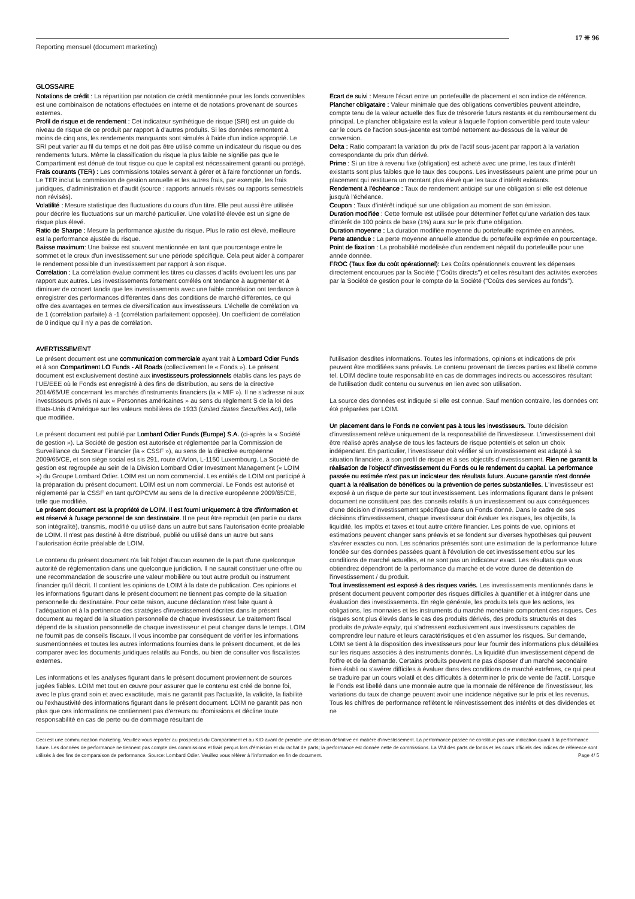17 ✳ 96
Reporting mensuel (document marketing)
GLOSSAIRE
Notations de crédit : La répartition par notation de crédit mentionnée pour les fonds convertibles est une combinaison de notations effectuées en interne et de notations provenant de sources externes.
Profil de risque et de rendement : Cet indicateur synthétique de risque (SRI) est un guide du niveau de risque de ce produit par rapport à d'autres produits. Si les données remontent à moins de cinq ans, les rendements manquants sont simulés à l'aide d'un indice approprié. Le SRI peut varier au fil du temps et ne doit pas être utilisé comme un indicateur du risque ou des rendements futurs. Même la classification du risque la plus faible ne signifie pas que le Compartiment est dénué de tout risque ou que le capital est nécessairement garanti ou protégé.
Frais courants (TER) : Les commissions totales servant à gérer et à faire fonctionner un fonds. Le TER inclut la commission de gestion annuelle et les autres frais, par exemple, les frais juridiques, d'administration et d'audit (source : rapports annuels révisés ou rapports semestriels non révisés).
Volatilité : Mesure statistique des fluctuations du cours d'un titre. Elle peut aussi être utilisée pour décrire les fluctuations sur un marché particulier. Une volatilité élevée est un signe de risque plus élevé.
Ratio de Sharpe : Mesure la performance ajustée du risque. Plus le ratio est élevé, meilleure est la performance ajustée du risque.
Baisse maximum: Une baisse est souvent mentionnée en tant que pourcentage entre le sommet et le creux d'un investissement sur une période spécifique. Cela peut aider à comparer le rendement possible d'un investissement par rapport à son risque.
Corrélation : La corrélation évalue comment les titres ou classes d'actifs évoluent les uns par rapport aux autres. Les investissements fortement corrélés ont tendance à augmenter et à diminuer de concert tandis que les investissements avec une faible corrélation ont tendance à enregistrer des performances différentes dans des conditions de marché différentes, ce qui offre des avantages en termes de diversification aux investisseurs. L'échelle de corrélation va de 1 (corrélation parfaite) à -1 (corrélation parfaitement opposée). Un coefficient de corrélation de 0 indique qu'il n'y a pas de corrélation.
Ecart de suivi : Mesure l'écart entre un portefeuille de placement et son indice de référence.
Plancher obligataire : Valeur minimale que des obligations convertibles peuvent atteindre, compte tenu de la valeur actuelle des flux de trésorerie futurs restants et du remboursement du principal. Le plancher obligataire est la valeur à laquelle l'option convertible perd toute valeur car le cours de l'action sous-jacente est tombé nettement au-dessous de la valeur de conversion.
Delta : Ratio comparant la variation du prix de l'actif sous-jacent par rapport à la variation correspondante du prix d'un dérivé.
Prime : Si un titre à revenu fixe (obligation) est acheté avec une prime, les taux d'intérêt existants sont plus faibles que le taux des coupons. Les investisseurs paient une prime pour un placement qui restituera un montant plus élevé que les taux d'intérêt existants.
Rendement à l'échéance : Taux de rendement anticipé sur une obligation si elle est détenue jusqu'à l'échéance.
Coupon : Taux d'intérêt indiqué sur une obligation au moment de son émission.
Duration modifiée : Cette formule est utilisée pour déterminer l'effet qu'une variation des taux d'intérêt de 100 points de base (1%) aura sur le prix d'une obligation.
Duration moyenne : La duration modifiée moyenne du portefeuille exprimée en années.
Perte attendue : La perte moyenne annuelle attendue du portefeuille exprimée en pourcentage.
Point de fixation : La probabilité modélisée d'un rendement négatif du portefeuille pour une année donnée.
FROC (Taux fixe du coût opérationnel): Les Coûts opérationnels couvrent les dépenses directement encourues par la Société ("Coûts directs") et celles résultant des activités exercées par la Société de gestion pour le compte de la Société ("Coûts des services au fonds").
AVERTISSEMENT
Le présent document est une communication commerciale ayant trait à Lombard Odier Funds et à son Compartiment LO Funds - All Roads (collectivement le « Fonds »). Le présent document est exclusivement destiné aux investisseurs professionnels établis dans les pays de l'UE/EEE où le Fonds est enregistré à des fins de distribution, au sens de la directive 2014/65/UE concernant les marchés d'instruments financiers (la « MIF »). Il ne s'adresse ni aux investisseurs privés ni aux « Personnes américaines » au sens du règlement S de la loi des Etats-Unis d'Amérique sur les valeurs mobilières de 1933 (United States Securities Act), telle que modifiée.
Le présent document est publié par Lombard Odier Funds (Europe) S.A. (ci-après la « Société de gestion »). La Société de gestion est autorisée et réglementée par la Commission de Surveillance du Secteur Financier (la « CSSF »), au sens de la directive européenne 2009/65/CE, et son siège social est sis 291, route d'Arlon, L-1150 Luxembourg. La Société de gestion est regroupée au sein de la Division Lombard Odier Investment Management (« LOIM ») du Groupe Lombard Odier. LOIM est un nom commercial. Les entités de LOIM ont participé à la préparation du présent document. LOIM est un nom commercial. Le Fonds est autorisé et réglementé par la CSSF en tant qu'OPCVM au sens de la directive européenne 2009/65/CE, telle que modifiée.
Le présent document est la propriété de LOIM. Il est fourni uniquement à titre d'information et est réservé à l'usage personnel de son destinataire. Il ne peut être reproduit (en partie ou dans son intégralité), transmis, modifié ou utilisé dans un autre but sans l'autorisation écrite préalable de LOIM. Il n'est pas destiné à être distribué, publié ou utilisé dans un autre but sans l'autorisation écrite préalable de LOIM.
Le contenu du présent document n'a fait l'objet d'aucun examen de la part d'une quelconque autorité de réglementation dans une quelconque juridiction. Il ne saurait constituer une offre ou une recommandation de souscrire une valeur mobilière ou tout autre produit ou instrument financier qu'il décrit. Il contient les opinions de LOIM à la date de publication. Ces opinions et les informations figurant dans le présent document ne tiennent pas compte de la situation personnelle du destinataire. Pour cette raison, aucune déclaration n'est faite quant à l'adéquation et à la pertinence des stratégies d'investissement décrites dans le présent document au regard de la situation personnelle de chaque investisseur. Le traitement fiscal dépend de la situation personnelle de chaque investisseur et peut changer dans le temps. LOIM ne fournit pas de conseils fiscaux. Il vous incombe par conséquent de vérifier les informations susmentionnées et toutes les autres informations fournies dans le présent document, et de les comparer avec les documents juridiques relatifs au Fonds, ou bien de consulter vos fiscalistes externes.
Les informations et les analyses figurant dans le présent document proviennent de sources jugées fiables. LOIM met tout en œuvre pour assurer que le contenu est créé de bonne foi, avec le plus grand soin et avec exactitude, mais ne garantit pas l'actualité, la validité, la fiabilité ou l'exhaustivité des informations figurant dans le présent document. LOIM ne garantit pas non plus que ces informations ne contiennent pas d'erreurs ou d'omissions et décline toute responsabilité en cas de perte ou de dommage résultant de
l'utilisation desdites informations. Toutes les informations, opinions et indications de prix peuvent être modifiées sans préavis. Le contenu provenant de tierces parties est libellé comme tel. LOIM décline toute responsabilité en cas de dommages indirects ou accessoires résultant de l'utilisation dudit contenu ou survenus en lien avec son utilisation.
La source des données est indiquée si elle est connue. Sauf mention contraire, les données ont été préparées par LOIM.
Un placement dans le Fonds ne convient pas à tous les investisseurs. Toute décision d'investissement relève uniquement de la responsabilité de l'investisseur. L'investissement doit être réalisé après analyse de tous les facteurs de risque potentiels et selon un choix indépendant. En particulier, l'investisseur doit vérifier si un investissement est adapté à sa situation financière, à son profil de risque et à ses objectifs d'investissement. Rien ne garantit la réalisation de l'objectif d'investissement du Fonds ou le rendement du capital. La performance passée ou estimée n'est pas un indicateur des résultats futurs. Aucune garantie n'est donnée quant à la réalisation de bénéfices ou la prévention de pertes substantielles. L'investisseur est exposé à un risque de perte sur tout investissement. Les informations figurant dans le présent document ne constituent pas des conseils relatifs à un investissement ou aux conséquences d'une décision d'investissement spécifique dans un Fonds donné. Dans le cadre de ses décisions d'investissement, chaque investisseur doit évaluer les risques, les objectifs, la liquidité, les impôts et taxes et tout autre critère financier. Les points de vue, opinions et estimations peuvent changer sans préavis et se fondent sur diverses hypothèses qui peuvent s'avérer exactes ou non. Les scénarios présentés sont une estimation de la performance future fondée sur des données passées quant à l'évolution de cet investissement et/ou sur les conditions de marché actuelles, et ne sont pas un indicateur exact. Les résultats que vous obtiendrez dépendront de la performance du marché et de votre durée de détention de l'investissement / du produit.
Tout investissement est exposé à des risques variés. Les investissements mentionnés dans le présent document peuvent comporter des risques difficiles à quantifier et à intégrer dans une évaluation des investissements. En règle générale, les produits tels que les actions, les obligations, les monnaies et les instruments du marché monétaire comportent des risques. Ces risques sont plus élevés dans le cas des produits dérivés, des produits structurés et des produits de private equity, qui s'adressent exclusivement aux investisseurs capables de comprendre leur nature et leurs caractéristiques et d'en assumer les risques. Sur demande, LOIM se tient à la disposition des investisseurs pour leur fournir des informations plus détaillées sur les risques associés à des instruments donnés. La liquidité d'un investissement dépend de l'offre et de la demande. Certains produits peuvent ne pas disposer d'un marché secondaire bien établi ou s'avérer difficiles à évaluer dans des conditions de marché extrêmes, ce qui peut se traduire par un cours volatil et des difficultés à déterminer le prix de vente de l'actif. Lorsque le Fonds est libellé dans une monnaie autre que la monnaie de référence de l'investisseur, les variations du taux de change peuvent avoir une incidence négative sur le prix et les revenus. Tous les chiffres de performance reflètent le réinvestissement des intérêts et des dividendes et ne
Ceci est une communication marketing. Veuillez-vous reporter au prospectus du Compartiment et au KID avant de prendre une décision définitive en matière d'investissement. La performance passée ne constitue pas une indication quant à la performance future. Les données de performance ne tiennent pas compte des commissions et frais perçus lors d'émission et du rachat de parts; la performance est donnée nette de commissions. La VNI des parts de fonds et les cours officiels des indices de référence sont utilisés à des fins de comparaison de performance. Source: Lombard Odier. Veuillez vous référer à l'information en fin de document. Page 4/ 5